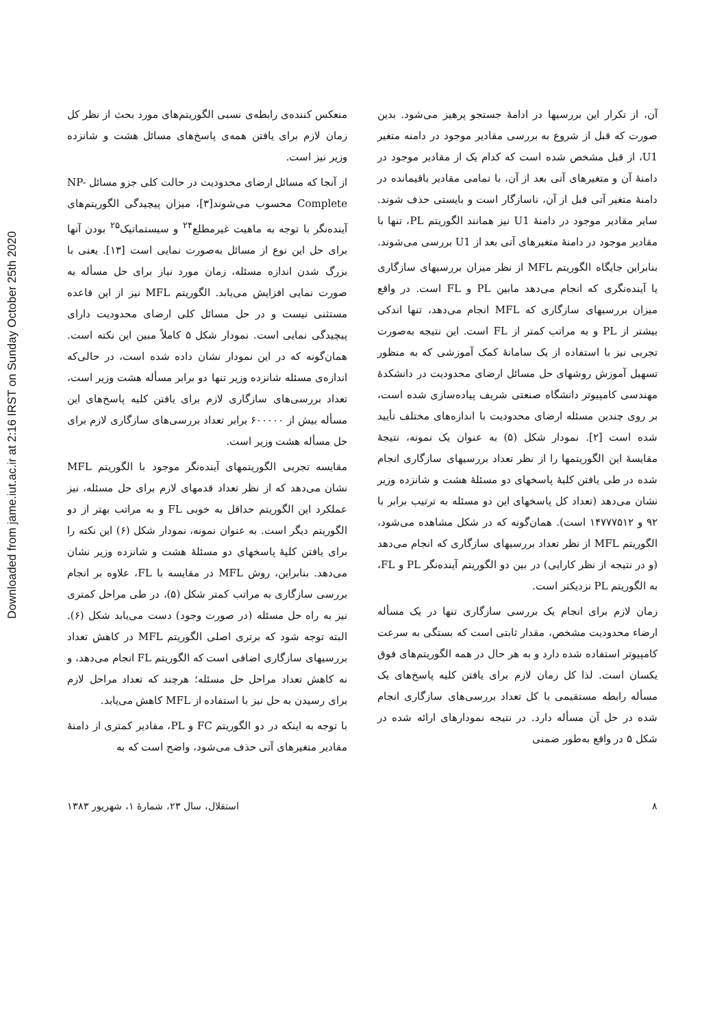Downloaded from jame.iut.ac.ir at 2:16 IRST on Sunday October 25th 2020
آن، از تکرار این بررسیها در ادامهٔ جستجو پرهیز می‌شود. بدین صورت که قبل از شروع به بررسی مقادیر موجود در دامنه متغیر U1، از قبل مشخص شده است که کدام یک از مقادیر موجود در دامنهٔ آن و متغیرهای آتی بعد از آن، با تمامی مقادیر باقیمانده در دامنهٔ متغیر آتی قبل از آن، ناسازگار است و بایستی حذف شوند. سایر مقادیر موجود در دامنهٔ U1 نیز همانند الگوریتم PL، تنها با مقادیر موجود در دامنهٔ متغیرهای آتی بعد از U1 بررسی می‌شوند.
بنابراین جایگاه الگوریتم MFL از نظر میزان بررسیهای سازگاری یا آینده‌نگری که انجام می‌دهد مابین PL و FL است. در واقع میزان بررسیهای سازگاری که MFL انجام می‌دهد، تنها اندکی بیشتر از PL و به مراتب کمتر از FL است. این نتیجه به‌صورت تجربی نیز با استفاده از یک سامانهٔ کمک آموزشی که به منظور تسهیل آموزش روشهای حل مسائل ارضای محدودیت در دانشکدهٔ مهندسی کامپیوتر دانشگاه صنعتی شریف پیاده‌سازی شده است، بر روی چندین مسئله ارضای محدودیت با اندازه‌های مختلف تأیید شده است [۲]. نمودار شکل (۵) به عنوان یک نمونه، نتیجهٔ مقایسهٔ این الگوریتمها را از نظر تعداد بررسیهای سازگاری انجام شده در طی یافتن کلیهٔ پاسخهای دو مسئلهٔ هشت و شانزده وزیر نشان می‌دهد (تعداد کل پاسخهای این دو مسئله به ترتیب برابر با ۹۲ و ۱۴۷۷۷۵۱۲ است). همان‌گونه که در شکل مشاهده می‌شود، الگوریتم MFL از نظر تعداد بررسیهای سازگاری که انجام می‌دهد (و در نتیجه از نظر کارایی) در بین دو الگوریتم آینده‌نگر PL و FL، به الگوریتم PL نزدیکتر است.
زمان لازم برای انجام یک بررسی سازگاری تنها در یک مسأله ارضاء محدودیت مشخص، مقدار ثابتی است که بستگی به سرعت کامپیوتر استفاده شده دارد و به هر حال در همه الگوریتم‌های فوق یکسان است. لذا کل زمان لازم برای یافتن کلیه پاسخ‌های یک مسأله رابطه مستقیمی با کل تعداد بررسی‌های سازگاری انجام شده در حل آن مسأله دارد. در نتیجه نمودارهای ارائه شده در شکل ۵ در واقع به‌طور ضمنی
منعکس کننده‌ی رابطه‌ی نسبی الگوریتم‌های مورد بحث از نظر کل زمان لازم برای یافتن همه‌ی پاسخ‌های مسائل هشت و شانزده وزیر نیز است.
از آنجا که مسائل ارضای محدودیت در حالت کلی جزو مسائل NP-Complete محسوب می‌شوند[۳]، میزان پیچیدگی الگوریتم‌های آینده‌نگر با توجه به ماهیت غیرمطلع<sup>۲۴</sup> و سیستماتیک<sup>۲۵</sup> بودن آنها برای حل این نوع از مسائل به‌صورت نمایی است [۱۳]. یعنی با بزرگ شدن اندازه مسئله، زمان مورد نیاز برای حل مسأله به صورت نمایی افزایش می‌یابد. الگوریتم MFL نیز از این قاعده مستثنی نیست و در حل مسائل کلی ارضای محدودیت دارای پیچیدگی نمایی است. نمودار شکل ۵ کاملاً مبین این نکته است. همان‌گونه که در این نمودار نشان داده شده است، در حالی‌که اندازه‌ی مسئله شانزده وزیر تنها دو برابر مسأله هشت وزیر است، تعداد بررسی‌های سازگاری لازم برای یافتن کلیه پاسخ‌های این مسأله بیش از ۶۰۰۰۰۰ برابر تعداد بررسی‌های سازگاری لازم برای حل مسأله هشت وزیر است.
مقایسه تجربی الگوریتمهای آینده‌نگر موجود با الگوریتم MFL نشان می‌دهد که از نظر تعداد قدمهای لازم برای حل مسئله، نیز عملکرد این الگوریتم حداقل به خوبی FL و به مراتب بهتر از دو الگوریتم دیگر است. به عنوان نمونه، نمودار شکل (۶) این نکته را برای یافتن کلیهٔ پاسخهای دو مسئلهٔ هشت و شانزده وزیر نشان می‌دهد. بنابراین، روش MFL در مقایسه با FL، علاوه بر انجام بررسی سازگاری به مراتب کمتر شکل (۵)، در طی مراحل کمتری نیز به راه حل مسئله (در صورت وجود) دست می‌یابد شکل (۶). البته توجه شود که برتری اصلی الگوریتم MFL در کاهش تعداد بررسیهای سازگاری اضافی است که الگوریتم FL انجام می‌دهد، و نه کاهش تعداد مراحل حل مسئله؛ هرچند که تعداد مراحل لازم برای رسیدن به حل نیز با استفاده از MFL کاهش می‌یابد.
با توجه به اینکه در دو الگوریتم FC و PL، مقادیر کمتری از دامنهٔ مقادیر متغیرهای آتی حذف می‌شود، واضح است که به
۸ استقلال، سال ۲۳، شمارهٔ ۱، شهریور ۱۳۸۳